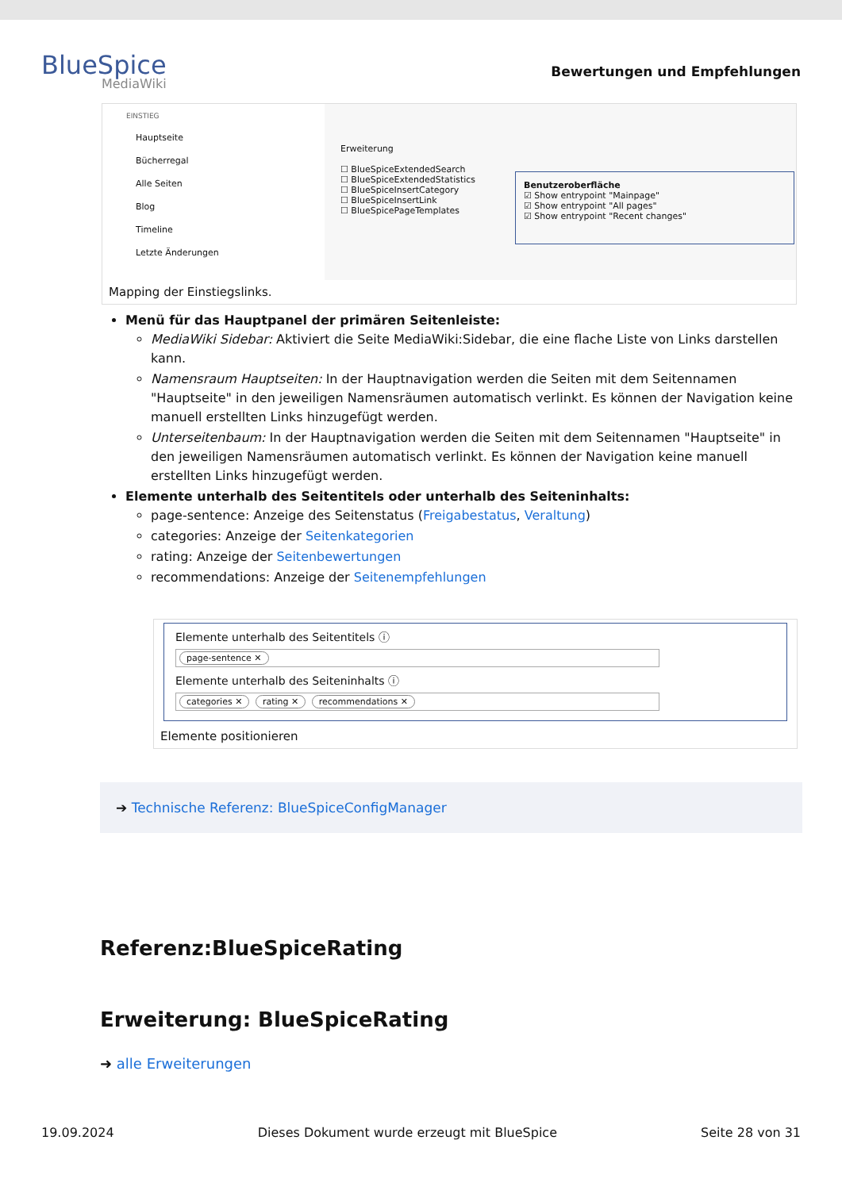BlueSpice
MediaWiki
Bewertungen und Empfehlungen
EINSTIEG
Hauptseite
Bücherregal
Alle Seiten
Blog
Timeline
Letzte Änderungen
Erweiterung
☐ BlueSpiceExtendedSearch
☐ BlueSpiceExtendedStatistics
☐ BlueSpiceInsertCategory
☐ BlueSpiceInsertLink
☐ BlueSpicePageTemplates
Benutzeroberfläche
☑ Show entrypoint "Mainpage"
☑ Show entrypoint "All pages"
☑ Show entrypoint "Recent changes"
Mapping der Einstiegslinks.
Menü für das Hauptpanel der primären Seitenleiste:
MediaWiki Sidebar: Aktiviert die Seite MediaWiki:Sidebar, die eine flache Liste von Links darstellen kann.
Namensraum Hauptseiten: In der Hauptnavigation werden die Seiten mit dem Seitennamen "Hauptseite" in den jeweiligen Namensräumen automatisch verlinkt. Es können der Navigation keine manuell erstellten Links hinzugefügt werden.
Unterseitenbaum: In der Hauptnavigation werden die Seiten mit dem Seitennamen "Hauptseite" in den jeweiligen Namensräumen automatisch verlinkt. Es können der Navigation keine manuell erstellten Links hinzugefügt werden.
Elemente unterhalb des Seitentitels oder unterhalb des Seiteninhalts:
page-sentence: Anzeige des Seitenstatus (Freigabestatus, Veraltung)
categories: Anzeige der Seitenkategorien
rating: Anzeige der Seitenbewertungen
recommendations: Anzeige der Seitenempfehlungen
Elemente unterhalb des Seitentitels ⓘ
page-sentence ✕
Elemente unterhalb des Seiteninhalts ⓘ
categories ✕ rating ✕ recommendations ✕
Elemente positionieren
➔ Technische Referenz: BlueSpiceConfigManager
Referenz:BlueSpiceRating
Erweiterung: BlueSpiceRating
➜ alle Erweiterungen
19.09.2024 Dieses Dokument wurde erzeugt mit BlueSpice Seite 28 von 31